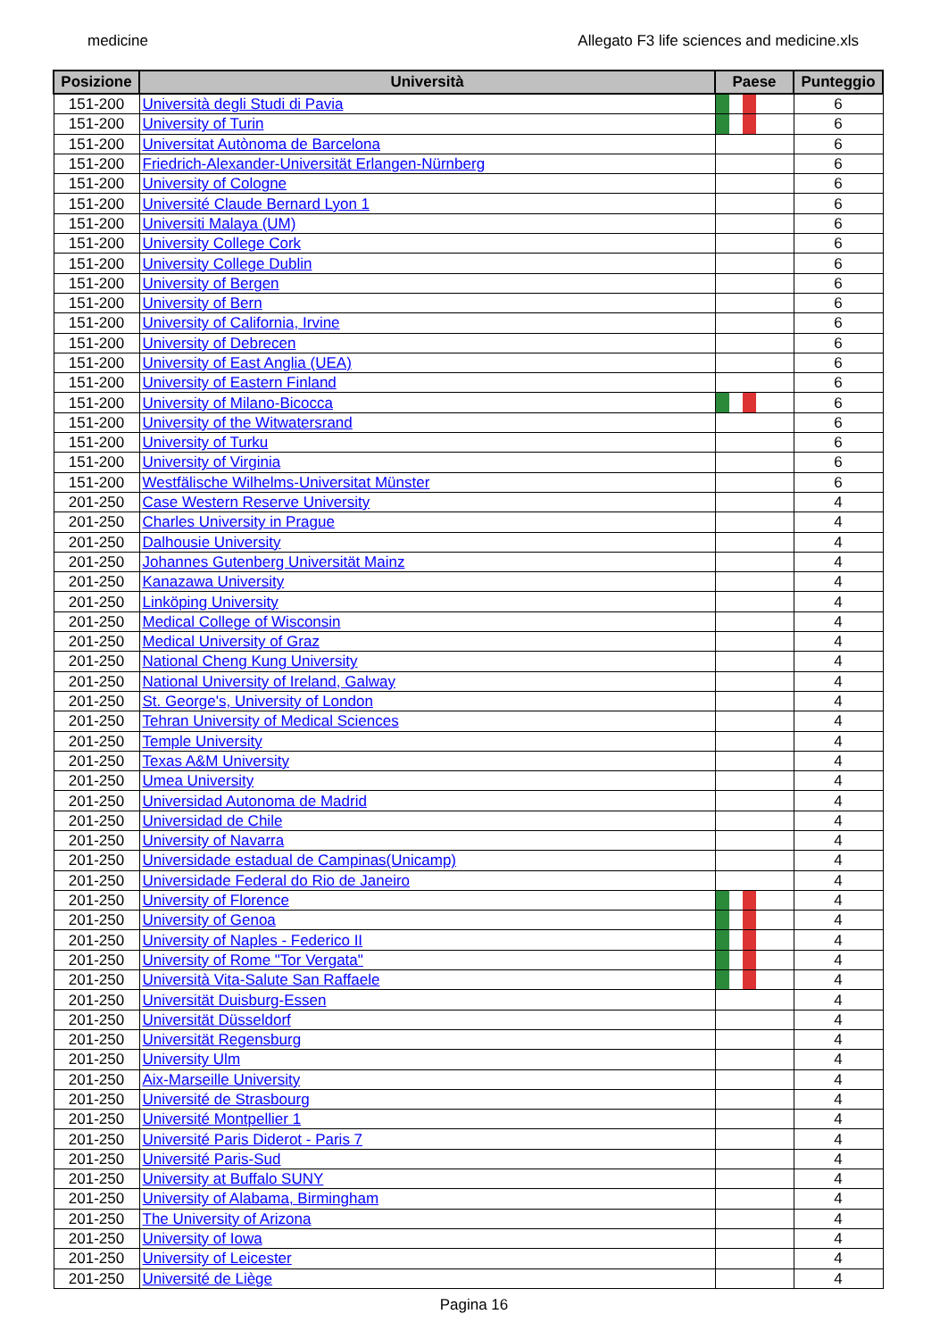medicine Allegato F3 life sciences and medicine.xls
| Posizione | Università | Paese | Punteggio |
| --- | --- | --- | --- |
| 151-200 | Università degli Studi di Pavia | | 6 |
| 151-200 | University of Turin | | 6 |
| 151-200 | Universitat Autònoma de Barcelona | | 6 |
| 151-200 | Friedrich-Alexander-Universität Erlangen-Nürnberg | | 6 |
| 151-200 | University of Cologne | | 6 |
| 151-200 | Université Claude Bernard Lyon 1 | | 6 |
| 151-200 | Universiti Malaya (UM) | | 6 |
| 151-200 | University College Cork | | 6 |
| 151-200 | University College Dublin | | 6 |
| 151-200 | University of Bergen | | 6 |
| 151-200 | University of Bern | | 6 |
| 151-200 | University of California, Irvine | | 6 |
| 151-200 | University of Debrecen | | 6 |
| 151-200 | University of East Anglia (UEA) | | 6 |
| 151-200 | University of Eastern Finland | | 6 |
| 151-200 | University of Milano-Bicocca | | 6 |
| 151-200 | University of the Witwatersrand | | 6 |
| 151-200 | University of Turku | | 6 |
| 151-200 | University of Virginia | | 6 |
| 151-200 | Westfälische Wilhelms-Universitat Münster | | 6 |
| 201-250 | Case Western Reserve University | | 4 |
| 201-250 | Charles University in Prague | | 4 |
| 201-250 | Dalhousie University | | 4 |
| 201-250 | Johannes Gutenberg Universität Mainz | | 4 |
| 201-250 | Kanazawa University | | 4 |
| 201-250 | Linköping University | | 4 |
| 201-250 | Medical College of Wisconsin | | 4 |
| 201-250 | Medical University of Graz | | 4 |
| 201-250 | National Cheng Kung University | | 4 |
| 201-250 | National University of Ireland, Galway | | 4 |
| 201-250 | St. George's, University of London | | 4 |
| 201-250 | Tehran University of Medical Sciences | | 4 |
| 201-250 | Temple University | | 4 |
| 201-250 | Texas A&M University | | 4 |
| 201-250 | Umea University | | 4 |
| 201-250 | Universidad Autonoma de Madrid | | 4 |
| 201-250 | Universidad de Chile | | 4 |
| 201-250 | University of Navarra | | 4 |
| 201-250 | Universidade estadual de Campinas(Unicamp) | | 4 |
| 201-250 | Universidade Federal do Rio de Janeiro | | 4 |
| 201-250 | University of Florence | | 4 |
| 201-250 | University of Genoa | | 4 |
| 201-250 | University of Naples - Federico II | | 4 |
| 201-250 | University of Rome "Tor Vergata" | | 4 |
| 201-250 | Università Vita-Salute San Raffaele | | 4 |
| 201-250 | Universität Duisburg-Essen | | 4 |
| 201-250 | Universität Düsseldorf | | 4 |
| 201-250 | Universität Regensburg | | 4 |
| 201-250 | University Ulm | | 4 |
| 201-250 | Aix-Marseille University | | 4 |
| 201-250 | Université de Strasbourg | | 4 |
| 201-250 | Université Montpellier 1 | | 4 |
| 201-250 | Université Paris Diderot - Paris 7 | | 4 |
| 201-250 | Université Paris-Sud | | 4 |
| 201-250 | University at Buffalo SUNY | | 4 |
| 201-250 | University of Alabama, Birmingham | | 4 |
| 201-250 | The University of Arizona | | 4 |
| 201-250 | University of Iowa | | 4 |
| 201-250 | University of Leicester | | 4 |
| 201-250 | Université de Liège | | 4 |
Pagina 16